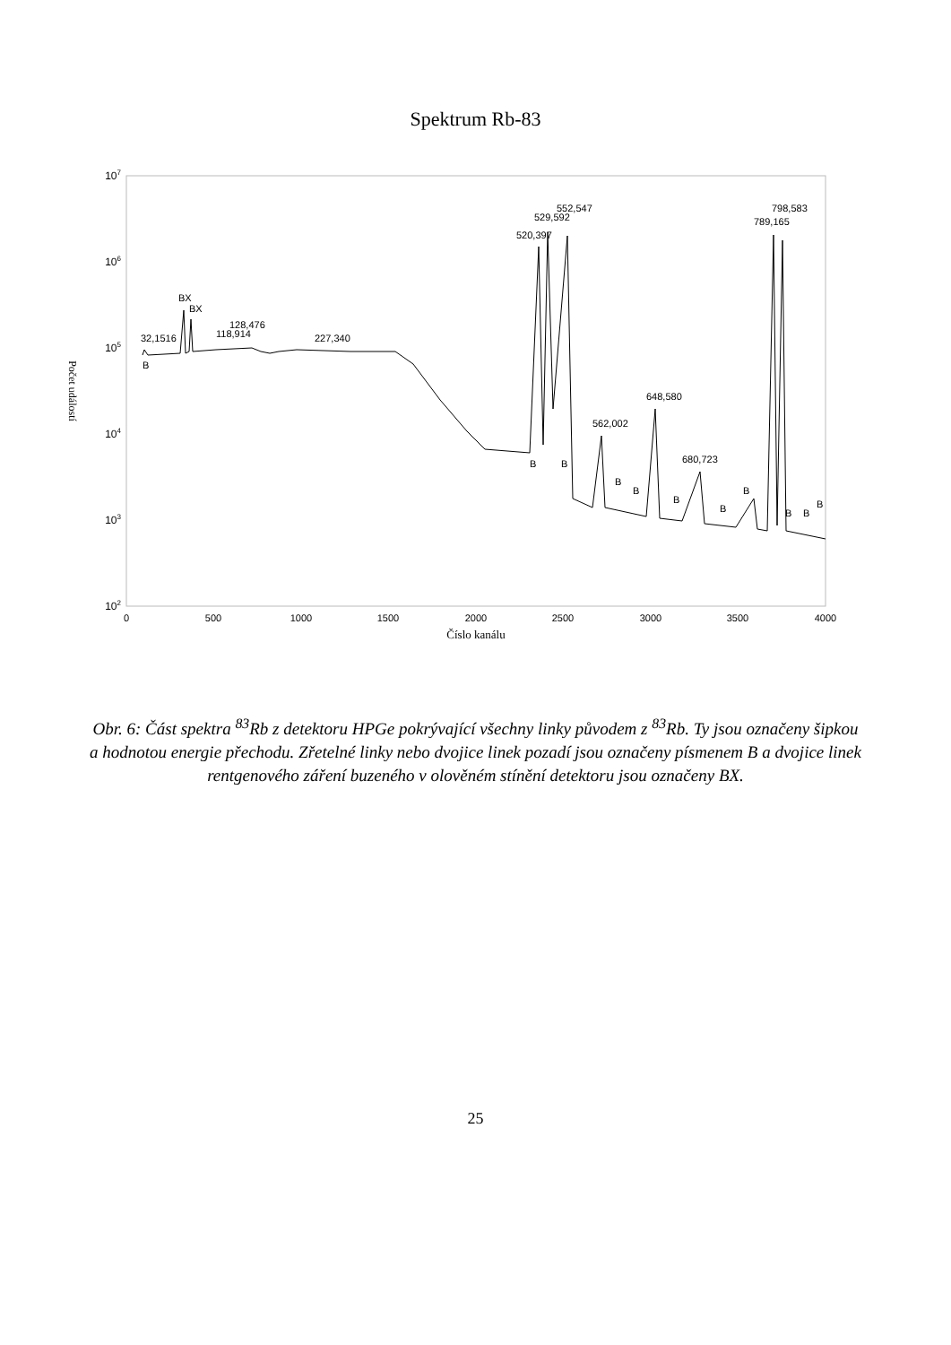Spektrum Rb-83
107
106
105
104
103
102
0
500
1000
1500
2000
2500
3000
3500
4000
Číslo kanálu
Počet událostí
B
32,1516
BX
BX
118,914
128,476
227,340
B
520,397
529,592
552,547
B
562,002
B
B
648,580
B
680,723
B
B
789,165
798,583
B
B
B
Obr. 6: Část spektra <sup>83</sup>Rb z detektoru HPGe pokrývající všechny linky původem z <sup>83</sup>Rb. Ty jsou označeny šipkou a hodnotou energie přechodu. Zřetelné linky nebo dvojice linek pozadí jsou označeny písmenem B a dvojice linek rentgenového záření buzeného v olověném stínění detektoru jsou označeny BX.
25